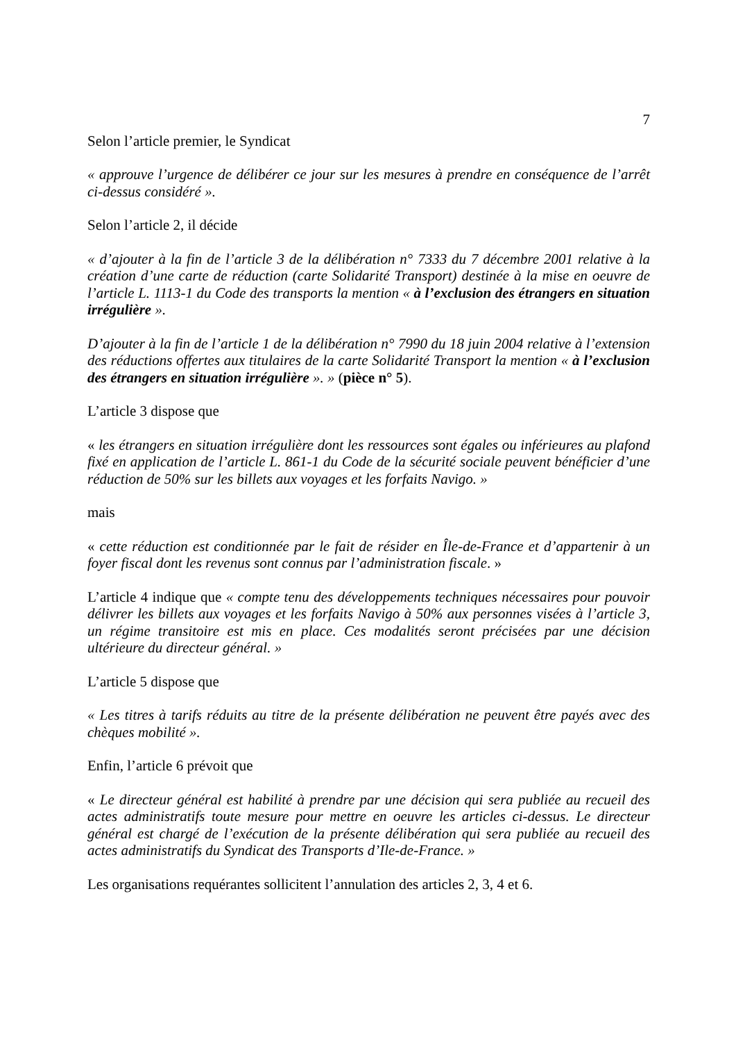7
Selon l’article premier, le Syndicat
« approuve l’urgence de délibérer ce jour sur les mesures à prendre en conséquence de l’arrêt ci-dessus considéré ».
Selon l’article 2, il décide
« d’ajouter à la fin de l’article 3 de la délibération n° 7333 du 7 décembre 2001 relative à la création d’une carte de réduction (carte Solidarité Transport) destinée à la mise en oeuvre de l’article L. 1113-1 du Code des transports la mention « à l’exclusion des étrangers en situation irrégulière ».
D’ajouter à la fin de l’article 1 de la délibération n° 7990 du 18 juin 2004 relative à l’extension des réductions offertes aux titulaires de la carte Solidarité Transport la mention « à l’exclusion des étrangers en situation irrégulière ». » (pièce n° 5).
L’article 3 dispose que
« les étrangers en situation irrégulière dont les ressources sont égales ou inférieures au plafond fixé en application de l’article L. 861-1 du Code de la sécurité sociale peuvent bénéficier d’une réduction de 50% sur les billets aux voyages et les forfaits Navigo. »
mais
« cette réduction est conditionnée par le fait de résider en Île-de-France et d’appartenir à un foyer fiscal dont les revenus sont connus par l’administration fiscale. »
L’article 4 indique que « compte tenu des développements techniques nécessaires pour pouvoir délivrer les billets aux voyages et les forfaits Navigo à 50% aux personnes visées à l’article 3, un régime transitoire est mis en place. Ces modalités seront précisées par une décision ultérieure du directeur général. »
L’article 5 dispose que
« Les titres à tarifs réduits au titre de la présente délibération ne peuvent être payés avec des chèques mobilité ».
Enfin, l’article 6 prévoit que
« Le directeur général est habilité à prendre par une décision qui sera publiée au recueil des actes administratifs toute mesure pour mettre en oeuvre les articles ci-dessus. Le directeur général est chargé de l’exécution de la présente délibération qui sera publiée au recueil des actes administratifs du Syndicat des Transports d’Ile-de-France. »
Les organisations requérantes sollicitent l’annulation des articles 2, 3, 4 et 6.